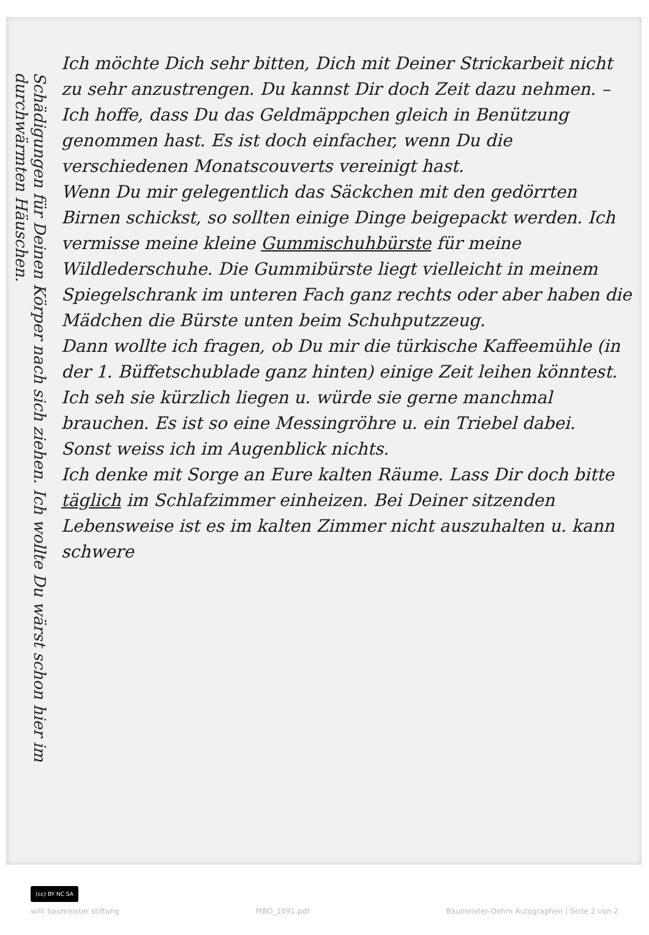Schädigungen für Deinen Körper nach sich ziehen. Ich wollte Du wärst schon hier im durchwärmten Häuschen.
Ich möchte Dich sehr bitten, Dich mit Deiner Strickarbeit nicht zu sehr anzustrengen. Du kannst Dir doch Zeit dazu nehmen. –
Ich hoffe, dass Du das Geldmäppchen gleich in Benützung genommen hast. Es ist doch einfacher, wenn Du die verschiedenen Monatscouverts vereinigt hast.
Wenn Du mir gelegentlich das Säckchen mit den gedörrten Birnen schickst, so sollten einige Dinge beigepackt werden. Ich vermisse meine kleine Gummischuhbürste für meine Wildlederschuhe. Die Gummibürste liegt vielleicht in meinem Spiegelschrank im unteren Fach ganz rechts oder aber haben die Mädchen die Bürste unten beim Schuhputzzeug.
Dann wollte ich fragen, ob Du mir die türkische Kaffeemühle (in der 1. Büffetschublade ganz hinten) einige Zeit leihen könntest. Ich seh sie kürzlich liegen u. würde sie gerne manchmal brauchen. Es ist so eine Messingröhre u. ein Triebel dabei.
Sonst weiss ich im Augenblick nichts.
Ich denke mit Sorge an Eure kalten Räume. Lass Dir doch bitte täglich im Schlafzimmer einheizen. Bei Deiner sitzenden Lebensweise ist es im kalten Zimmer nicht auszuhalten u. kann schwere
(cc) BY NC SA
willi baumeister stiftung MBO_1091.pdf Baumeister-Oehm Autographen | Seite 2 von 2